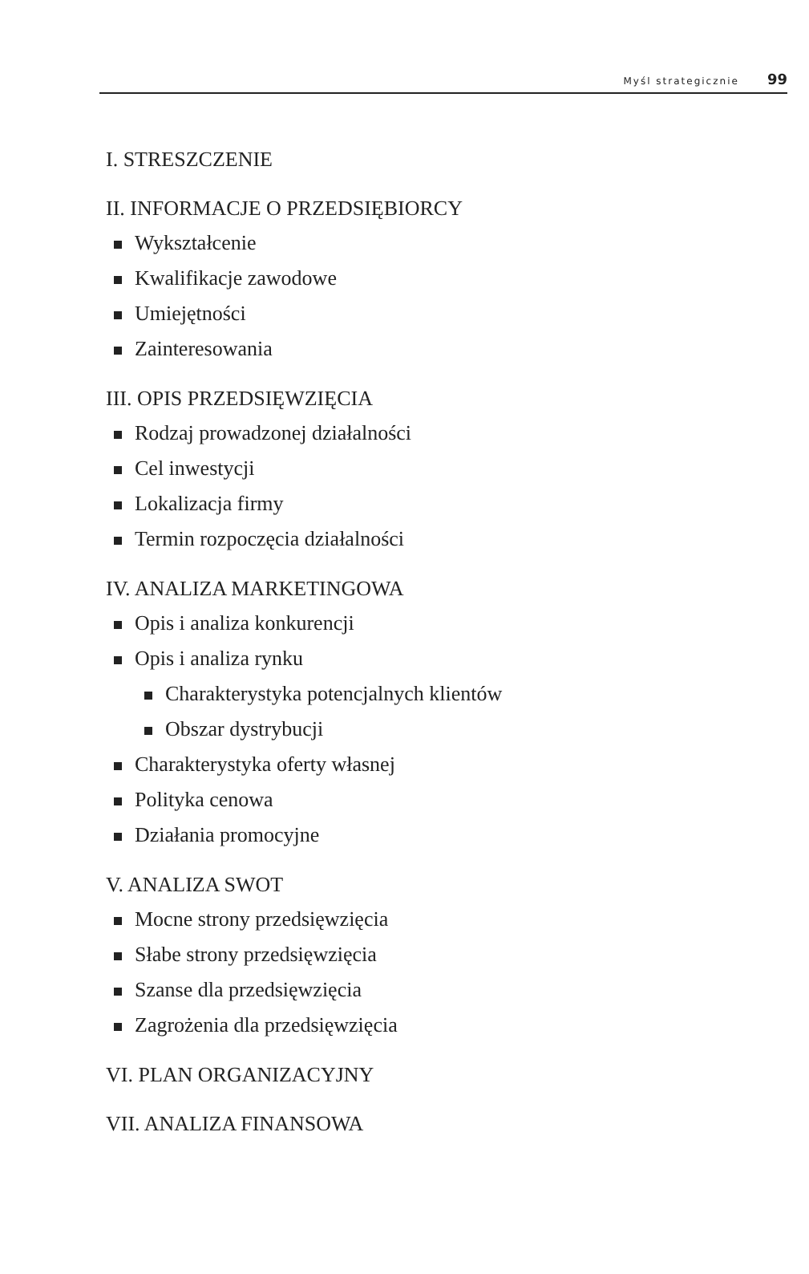Myśl strategicznie 99
I. STRESZCZENIE
II. INFORMACJE O PRZEDSIĘBIORCY
Wykształcenie
Kwalifikacje zawodowe
Umiejętności
Zainteresowania
III. OPIS PRZEDSIĘWZIĘCIA
Rodzaj prowadzonej działalności
Cel inwestycji
Lokalizacja firmy
Termin rozpoczęcia działalności
IV. ANALIZA MARKETINGOWA
Opis i analiza konkurencji
Opis i analiza rynku
Charakterystyka potencjalnych klientów
Obszar dystrybucji
Charakterystyka oferty własnej
Polityka cenowa
Działania promocyjne
V. ANALIZA SWOT
Mocne strony przedsięwzięcia
Słabe strony przedsięwzięcia
Szanse dla przedsięwzięcia
Zagrożenia dla przedsięwzięcia
VI. PLAN ORGANIZACYJNY
VII. ANALIZA FINANSOWA